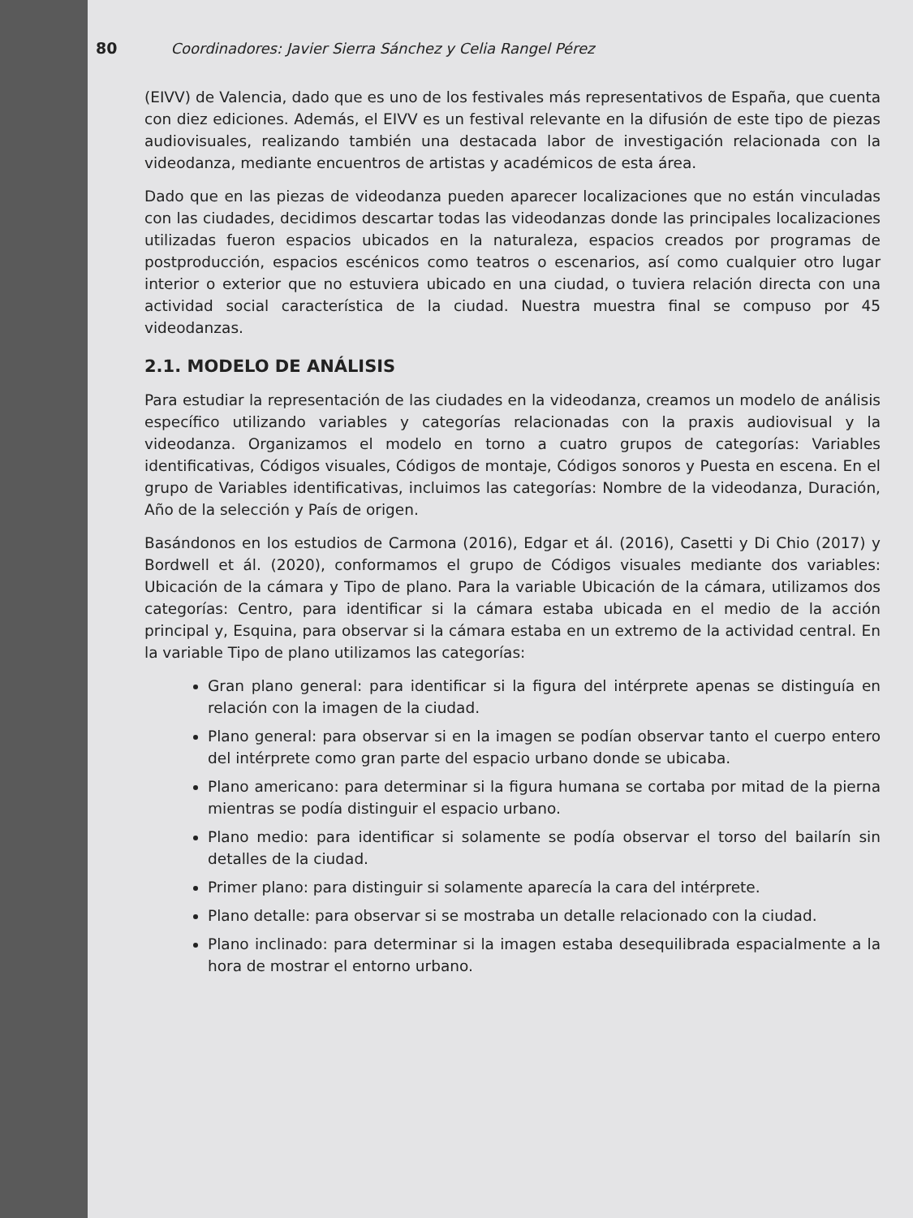80 Coordinadores: Javier Sierra Sánchez y Celia Rangel Pérez
(EIVV) de Valencia, dado que es uno de los festivales más representativos de España, que cuenta con diez ediciones. Además, el EIVV es un festival relevante en la difusión de este tipo de piezas audiovisuales, realizando también una destacada labor de investigación relacionada con la videodanza, mediante encuentros de artistas y académicos de esta área.
Dado que en las piezas de videodanza pueden aparecer localizaciones que no están vinculadas con las ciudades, decidimos descartar todas las videodanzas donde las principales localizaciones utilizadas fueron espacios ubicados en la naturaleza, espacios creados por programas de postproducción, espacios escénicos como teatros o escenarios, así como cualquier otro lugar interior o exterior que no estuviera ubicado en una ciudad, o tuviera relación directa con una actividad social característica de la ciudad. Nuestra muestra final se compuso por 45 videodanzas.
2.1. MODELO DE ANÁLISIS
Para estudiar la representación de las ciudades en la videodanza, creamos un modelo de análisis específico utilizando variables y categorías relacionadas con la praxis audiovisual y la videodanza. Organizamos el modelo en torno a cuatro grupos de categorías: Variables identificativas, Códigos visuales, Códigos de montaje, Códigos sonoros y Puesta en escena. En el grupo de Variables identificativas, incluimos las categorías: Nombre de la videodanza, Duración, Año de la selección y País de origen.
Basándonos en los estudios de Carmona (2016), Edgar et ál. (2016), Casetti y Di Chio (2017) y Bordwell et ál. (2020), conformamos el grupo de Códigos visuales mediante dos variables: Ubicación de la cámara y Tipo de plano. Para la variable Ubicación de la cámara, utilizamos dos categorías: Centro, para identificar si la cámara estaba ubicada en el medio de la acción principal y, Esquina, para observar si la cámara estaba en un extremo de la actividad central. En la variable Tipo de plano utilizamos las categorías:
Gran plano general: para identificar si la figura del intérprete apenas se distinguía en relación con la imagen de la ciudad.
Plano general: para observar si en la imagen se podían observar tanto el cuerpo entero del intérprete como gran parte del espacio urbano donde se ubicaba.
Plano americano: para determinar si la figura humana se cortaba por mitad de la pierna mientras se podía distinguir el espacio urbano.
Plano medio: para identificar si solamente se podía observar el torso del bailarín sin detalles de la ciudad.
Primer plano: para distinguir si solamente aparecía la cara del intérprete.
Plano detalle: para observar si se mostraba un detalle relacionado con la ciudad.
Plano inclinado: para determinar si la imagen estaba desequilibrada espacialmente a la hora de mostrar el entorno urbano.